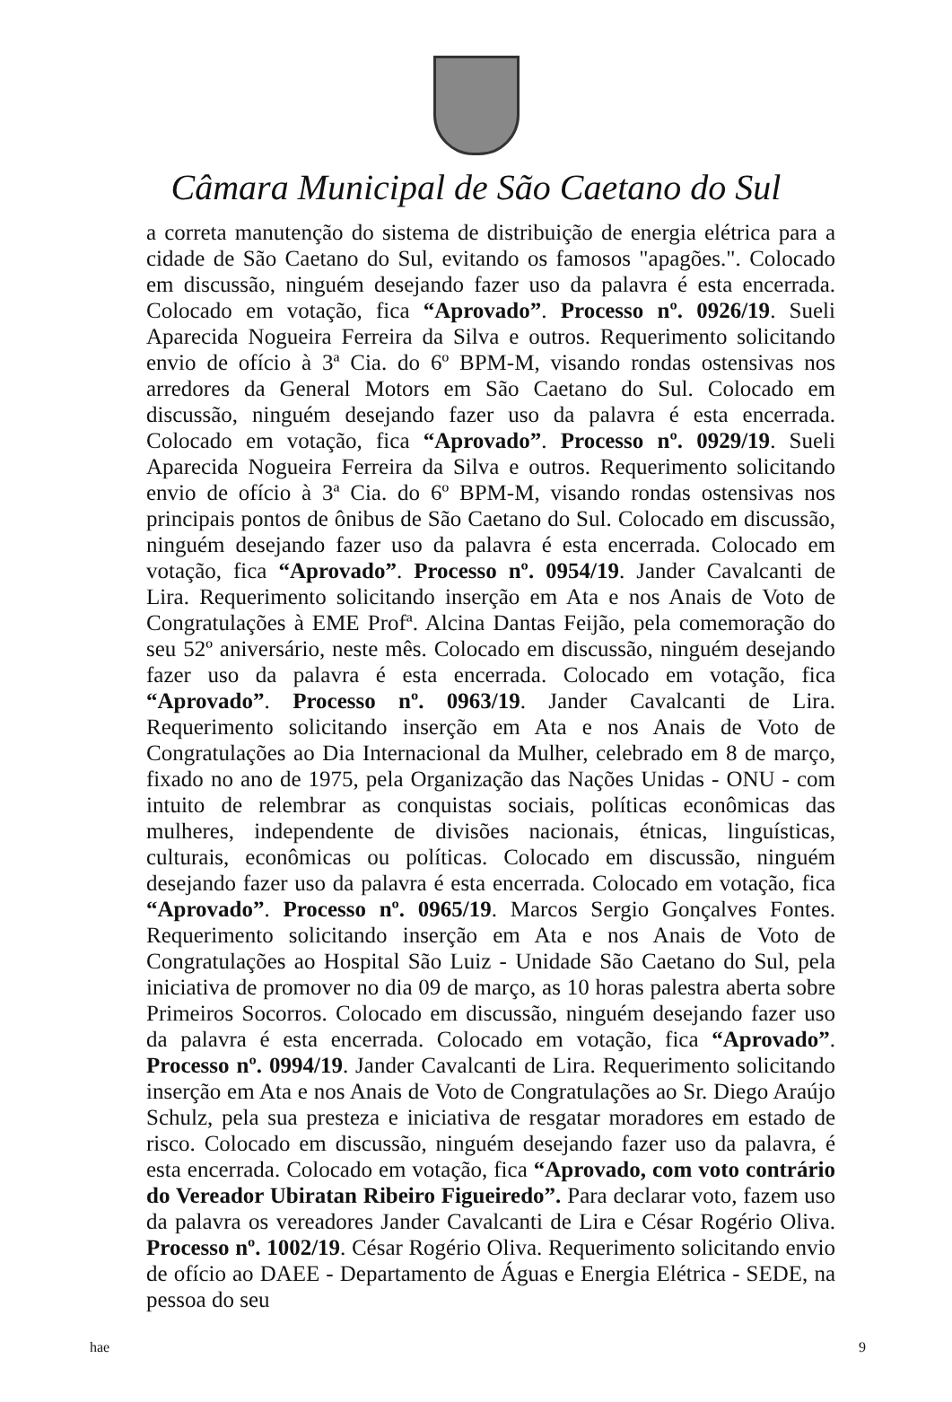Câmara Municipal de São Caetano do Sul
a correta manutenção do sistema de distribuição de energia elétrica para a cidade de São Caetano do Sul, evitando os famosos "apagões.". Colocado em discussão, ninguém desejando fazer uso da palavra é esta encerrada. Colocado em votação, fica “Aprovado”. Processo nº. 0926/19. Sueli Aparecida Nogueira Ferreira da Silva e outros. Requerimento solicitando envio de ofício à 3ª Cia. do 6º BPM-M, visando rondas ostensivas nos arredores da General Motors em São Caetano do Sul. Colocado em discussão, ninguém desejando fazer uso da palavra é esta encerrada. Colocado em votação, fica “Aprovado”. Processo nº. 0929/19. Sueli Aparecida Nogueira Ferreira da Silva e outros. Requerimento solicitando envio de ofício à 3ª Cia. do 6º BPM-M, visando rondas ostensivas nos principais pontos de ônibus de São Caetano do Sul. Colocado em discussão, ninguém desejando fazer uso da palavra é esta encerrada. Colocado em votação, fica “Aprovado”. Processo nº. 0954/19. Jander Cavalcanti de Lira. Requerimento solicitando inserção em Ata e nos Anais de Voto de Congratulações à EME Profª. Alcina Dantas Feijão, pela comemoração do seu 52º aniversário, neste mês. Colocado em discussão, ninguém desejando fazer uso da palavra é esta encerrada. Colocado em votação, fica “Aprovado”. Processo nº. 0963/19. Jander Cavalcanti de Lira. Requerimento solicitando inserção em Ata e nos Anais de Voto de Congratulações ao Dia Internacional da Mulher, celebrado em 8 de março, fixado no ano de 1975, pela Organização das Nações Unidas - ONU - com intuito de relembrar as conquistas sociais, políticas econômicas das mulheres, independente de divisões nacionais, étnicas, linguísticas, culturais, econômicas ou políticas. Colocado em discussão, ninguém desejando fazer uso da palavra é esta encerrada. Colocado em votação, fica “Aprovado”. Processo nº. 0965/19. Marcos Sergio Gonçalves Fontes. Requerimento solicitando inserção em Ata e nos Anais de Voto de Congratulações ao Hospital São Luiz - Unidade São Caetano do Sul, pela iniciativa de promover no dia 09 de março, as 10 horas palestra aberta sobre Primeiros Socorros. Colocado em discussão, ninguém desejando fazer uso da palavra é esta encerrada. Colocado em votação, fica “Aprovado”. Processo nº. 0994/19. Jander Cavalcanti de Lira. Requerimento solicitando inserção em Ata e nos Anais de Voto de Congratulações ao Sr. Diego Araújo Schulz, pela sua presteza e iniciativa de resgatar moradores em estado de risco. Colocado em discussão, ninguém desejando fazer uso da palavra, é esta encerrada. Colocado em votação, fica “Aprovado, com voto contrário do Vereador Ubiratan Ribeiro Figueiredo”. Para declarar voto, fazem uso da palavra os vereadores Jander Cavalcanti de Lira e César Rogério Oliva. Processo nº. 1002/19. César Rogério Oliva. Requerimento solicitando envio de ofício ao DAEE - Departamento de Águas e Energia Elétrica - SEDE, na pessoa do seu
hae 9